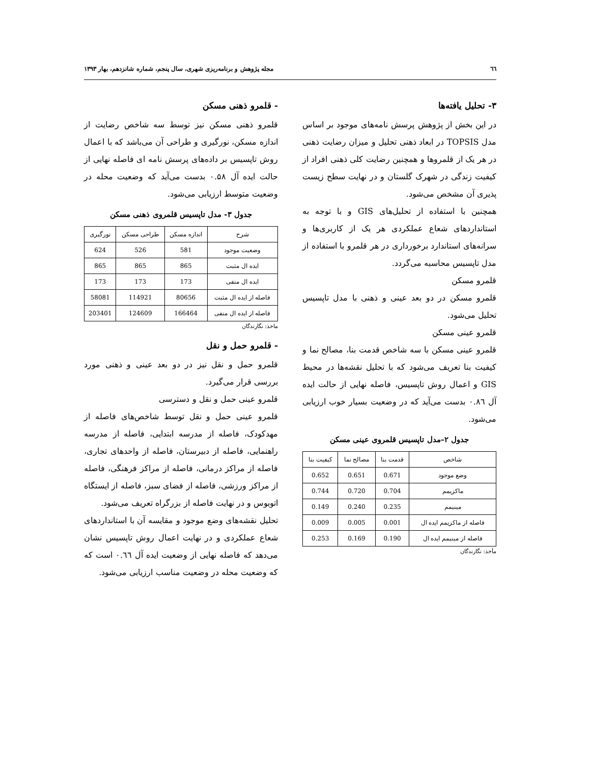٦٦ مجله پژوهش و برنامه‌ریزی شهری، سال پنجم، شماره شانزدهم، بهار ۱۳۹۳
۳- تحلیل یافته‌ها
در این بخش از پژوهش پرسش نامه‌های موجود بر اساس مدل TOPSIS در ابعاد ذهنی تحلیل و میزان رضایت ذهنی در هر یک از قلمروها و همچنین رضایت کلی ذهنی افراد از کیفیت زندگی در شهرک گلستان و در نهایت سطح زیست پذیری آن مشخص می‌شود.
همچنین با استفاده از تحلیل‌های GIS و با توجه به استانداردهای شعاع عملکردی هر یک از کاربری‌ها و سرانه‌های استاندارد برخورداری در هر قلمرو با استفاده از مدل تاپسیس محاسبه می‌گردد.
قلمرو مسکن
قلمرو مسکن در دو بعد عینی و ذهنی با مدل تاپسیس تحلیل می‌شود.
قلمرو عینی مسکن
قلمرو عینی مسکن با سه شاخص قدمت بنا، مصالح نما و کیفیت بنا تعریف می‌شود که با تحلیل نقشه‌ها در محیط GIS و اعمال روش تاپسیس، فاصله نهایی از حالت ایده آل ۰.۸٦ بدست می‌آید که در وضعیت بسیار خوب ارزیابی می‌شود.
جدول ۲–مدل تاپسیس قلمروی عینی مسکن
| شاخص | قدمت بنا | مصالح نما | کیفیت بنا |
| --- | --- | --- | --- |
| وضع موجود | 0.671 | 0.651 | 0.652 |
| ماکزیمم | 0.704 | 0.720 | 0.744 |
| مینیمم | 0.235 | 0.240 | 0.149 |
| فاصله از ماکزیمم ایده ال | 0.001 | 0.005 | 0.009 |
| فاصله از مینیمم ایده ال | 0.190 | 0.169 | 0.253 |
مأخذ: نگارندگان
- قلمرو ذهنی مسکن
قلمرو ذهنی مسکن نیز توسط سه شاخص رضایت از اندازه مسکن، نورگیری و طراحی آن می‌باشد که با اعمال روش تاپسیس بر داده‌های پرسش نامه ای فاصله نهایی از حالت ایده آل ۰.۵۸ بدست می‌آید که وضعیت محله در وضعیت متوسط ارزیابی می‌شود.
جدول ۳- مدل تاپسیس قلمروی ذهنی مسکن
| شرح | اندازه مسکن | طراحی مسکن | نورگیری |
| --- | --- | --- | --- |
| وضعیت موجود | 581 | 526 | 624 |
| ایده ال مثبت | 865 | 865 | 865 |
| ایده ال منفی | 173 | 173 | 173 |
| فاصله از ایده ال مثبت | 80656 | 114921 | 58081 |
| فاصله از ایده ال منفی | 166464 | 124609 | 203401 |
ماخذ: نگارندگان
- قلمرو حمل و نقل
قلمرو حمل و نقل نیز در دو بعد عینی و ذهنی مورد بررسی قرار می‌گیرد.
قلمرو عینی حمل و نقل و دسترسی
قلمرو عینی حمل و نقل توسط شاخص‌های فاصله از مهدکودک، فاصله از مدرسه ابتدایی، فاصله از مدرسه راهنمایی، فاصله از دبیرستان، فاصله از واحدهای تجاری، فاصله از مراکز درمانی، فاصله از مراکز فرهنگی، فاصله از مراکز ورزشی، فاصله از فضای سبز، فاصله از ایستگاه اتوبوس و در نهایت فاصله از بزرگراه تعریف می‌شود.
تحلیل نقشه‌های وضع موجود و مقایسه آن با استانداردهای شعاع عملکردی و در نهایت اعمال روش تاپسیس نشان می‌دهد که فاصله نهایی از وضعیت ایده آل ۰.٦٦ است که که وضعیت محله در وضعیت مناسب ارزیابی می‌شود.